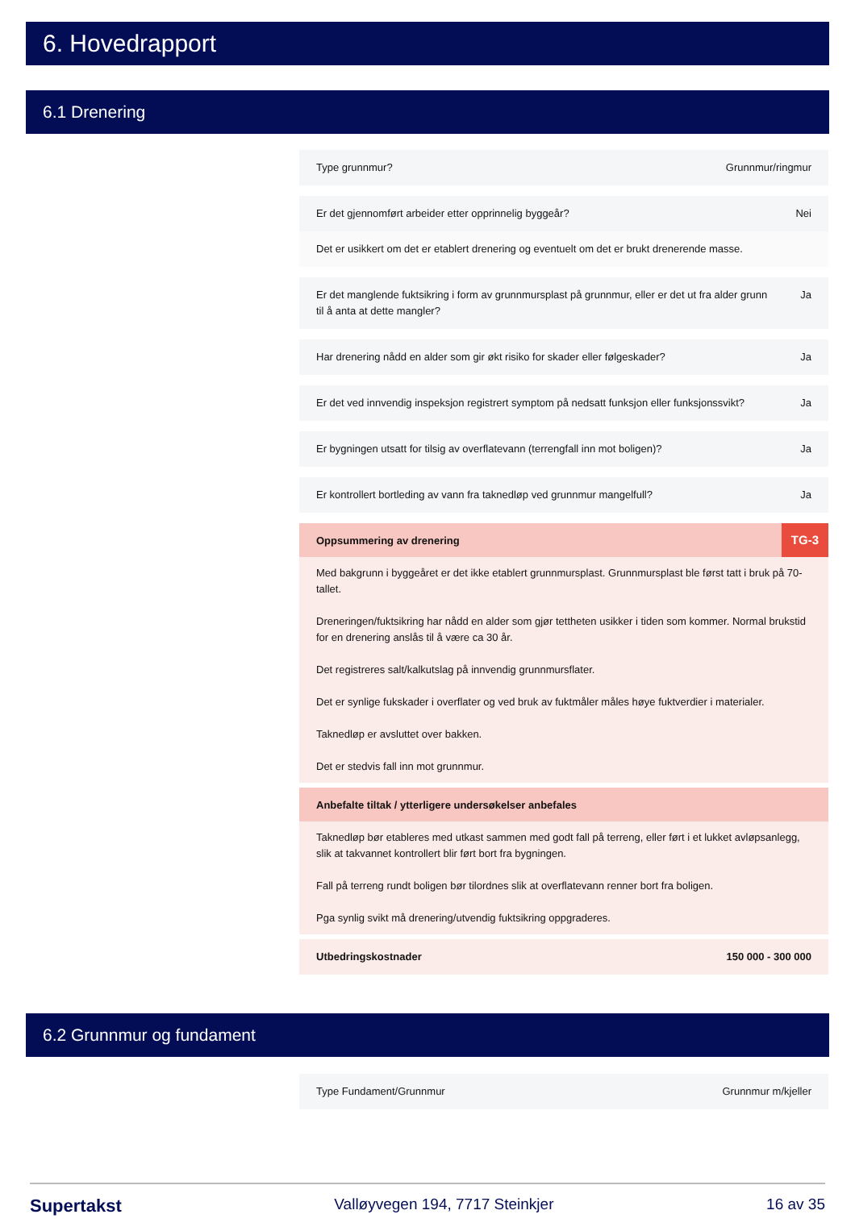6. Hovedrapport
6.1 Drenering
Type grunnmur? Grunnmur/ringmur
Er det gjennomført arbeider etter opprinnelig byggeår? Nei
Det er usikkert om det er etablert drenering og eventuelt om det er brukt drenerende masse.
Er det manglende fuktsikring i form av grunnmursplast på grunnmur, eller er det ut fra alder grunn til å anta at dette mangler? Ja
Har drenering nådd en alder som gir økt risiko for skader eller følgeskader? Ja
Er det ved innvendig inspeksjon registrert symptom på nedsatt funksjon eller funksjonssvikt? Ja
Er bygningen utsatt for tilsig av overflatevann (terrengfall inn mot boligen)? Ja
Er kontrollert bortleding av vann fra taknedløp ved grunnmur mangelfull? Ja
Oppsummering av drenering TG-3
Med bakgrunn i byggeåret er det ikke etablert grunnmursplast. Grunnmursplast ble først tatt i bruk på 70-tallet.
Dreneringen/fuktsikring har nådd en alder som gjør tettheten usikker i tiden som kommer. Normal brukstid for en drenering anslås til å være ca 30 år.
Det registreres salt/kalkutslag på innvendig grunnmursflater.
Det er synlige fukskader i overflater og ved bruk av fuktmåler måles høye fuktverdier i materialer.
Taknedløp er avsluttet over bakken.
Det er stedvis fall inn mot grunnmur.
Anbefalte tiltak / ytterligere undersøkelser anbefales
Taknedløp bør etableres med utkast sammen med godt fall på terreng, eller ført i et lukket avløpsanlegg, slik at takvannet kontrollert blir ført bort fra bygningen.
Fall på terreng rundt boligen bør tilordnes slik at overflatevann renner bort fra boligen.
Pga synlig svikt må drenering/utvendig fuktsikring oppgraderes.
Utbedringskostnader 150 000 - 300 000
6.2 Grunnmur og fundament
Type Fundament/Grunnmur Grunnmur m/kjeller
Supertakst Valløyvegen 194, 7717 Steinkjer 16 av 35